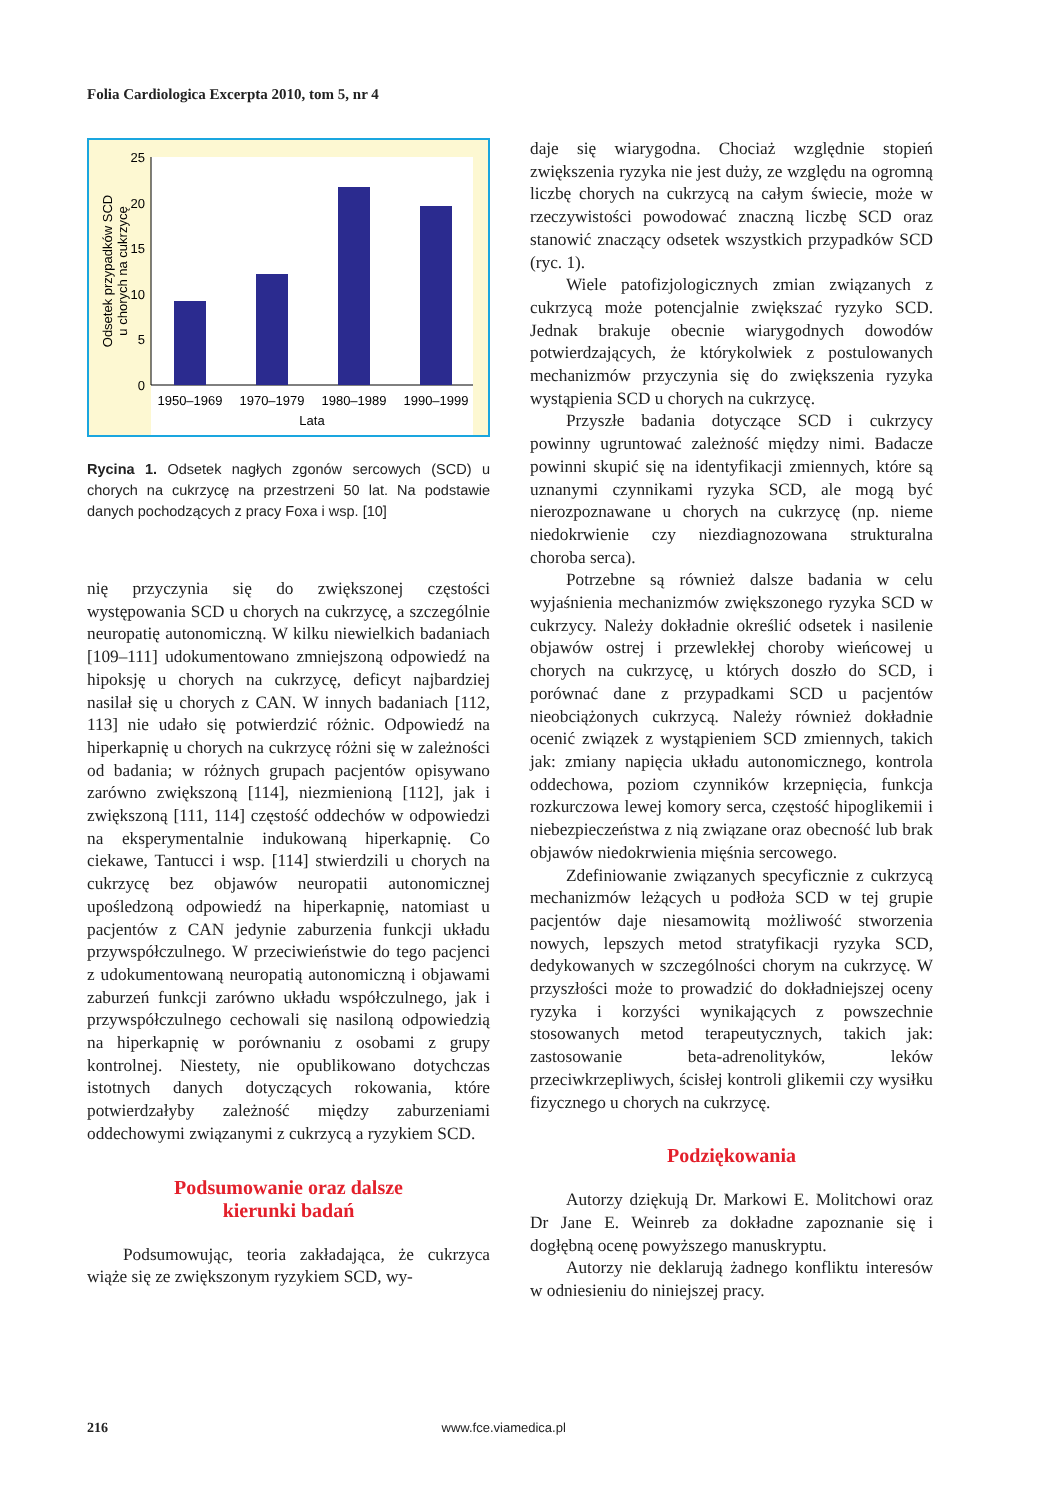Folia Cardiologica Excerpta 2010, tom 5, nr 4
25
20
15
10
5
0
1950–1969
1970–1979
1980–1989
1990–1999
Lata
Odsetek przypadków SCD
u chorych na cukrzycę
Rycina 1. Odsetek nagłych zgonów sercowych (SCD) u chorych na cukrzycę na przestrzeni 50 lat. Na podstawie danych pochodzących z pracy Foxa i wsp. [10]
nię przyczynia się do zwiększonej częstości występowania SCD u chorych na cukrzycę, a szczególnie neuropatię autonomiczną. W kilku niewielkich badaniach [109–111] udokumentowano zmniejszoną odpowiedź na hipoksję u chorych na cukrzycę, deficyt najbardziej nasilał się u chorych z CAN. W innych badaniach [112, 113] nie udało się potwierdzić różnic. Odpowiedź na hiperkapnię u chorych na cukrzycę różni się w zależności od badania; w różnych grupach pacjentów opisywano zarówno zwiększoną [114], niezmienioną [112], jak i zwiększoną [111, 114] częstość oddechów w odpowiedzi na eksperymentalnie indukowaną hiperkapnię. Co ciekawe, Tantucci i wsp. [114] stwierdzili u chorych na cukrzycę bez objawów neuropatii autonomicznej upośledzoną odpowiedź na hiperkapnię, natomiast u pacjentów z CAN jedynie zaburzenia funkcji układu przywspółczulnego. W przeciwieństwie do tego pacjenci z udokumentowaną neuropatią autonomiczną i objawami zaburzeń funkcji zarówno układu współczulnego, jak i przywspółczulnego cechowali się nasiloną odpowiedzią na hiperkapnię w porównaniu z osobami z grupy kontrolnej. Niestety, nie opublikowano dotychczas istotnych danych dotyczących rokowania, które potwierdzałyby zależność między zaburzeniami oddechowymi związanymi z cukrzycą a ryzykiem SCD.
Podsumowanie oraz dalsze
kierunki badań
Podsumowując, teoria zakładająca, że cukrzyca wiąże się ze zwiększonym ryzykiem SCD, wy-
daje się wiarygodna. Chociaż względnie stopień zwiększenia ryzyka nie jest duży, ze względu na ogromną liczbę chorych na cukrzycą na całym świecie, może w rzeczywistości powodować znaczną liczbę SCD oraz stanowić znaczący odsetek wszystkich przypadków SCD (ryc. 1).
Wiele patofizjologicznych zmian związanych z cukrzycą może potencjalnie zwiększać ryzyko SCD. Jednak brakuje obecnie wiarygodnych dowodów potwierdzających, że którykolwiek z postulowanych mechanizmów przyczynia się do zwiększenia ryzyka wystąpienia SCD u chorych na cukrzycę.
Przyszłe badania dotyczące SCD i cukrzycy powinny ugruntować zależność między nimi. Badacze powinni skupić się na identyfikacji zmiennych, które są uznanymi czynnikami ryzyka SCD, ale mogą być nierozpoznawane u chorych na cukrzycę (np. nieme niedokrwienie czy niezdiagnozowana strukturalna choroba serca).
Potrzebne są również dalsze badania w celu wyjaśnienia mechanizmów zwiększonego ryzyka SCD w cukrzycy. Należy dokładnie określić odsetek i nasilenie objawów ostrej i przewlekłej choroby wieńcowej u chorych na cukrzycę, u których doszło do SCD, i porównać dane z przypadkami SCD u pacjentów nieobciążonych cukrzycą. Należy również dokładnie ocenić związek z wystąpieniem SCD zmiennych, takich jak: zmiany napięcia układu autonomicznego, kontrola oddechowa, poziom czynników krzepnięcia, funkcja rozkurczowa lewej komory serca, częstość hipoglikemii i niebezpieczeństwa z nią związane oraz obecność lub brak objawów niedokrwienia mięśnia sercowego.
Zdefiniowanie związanych specyficznie z cukrzycą mechanizmów leżących u podłoża SCD w tej grupie pacjentów daje niesamowitą możliwość stworzenia nowych, lepszych metod stratyfikacji ryzyka SCD, dedykowanych w szczególności chorym na cukrzycę. W przyszłości może to prowadzić do dokładniejszej oceny ryzyka i korzyści wynikających z powszechnie stosowanych metod terapeutycznych, takich jak: zastosowanie beta-adrenolityków, leków przeciwkrzepliwych, ścisłej kontroli glikemii czy wysiłku fizycznego u chorych na cukrzycę.
Podziękowania
Autorzy dziękują Dr. Markowi E. Molitchowi oraz Dr Jane E. Weinreb za dokładne zapoznanie się i dogłębną ocenę powyższego manuskryptu.
Autorzy nie deklarują żadnego konfliktu interesów w odniesieniu do niniejszej pracy.
216 www.fce.viamedica.pl